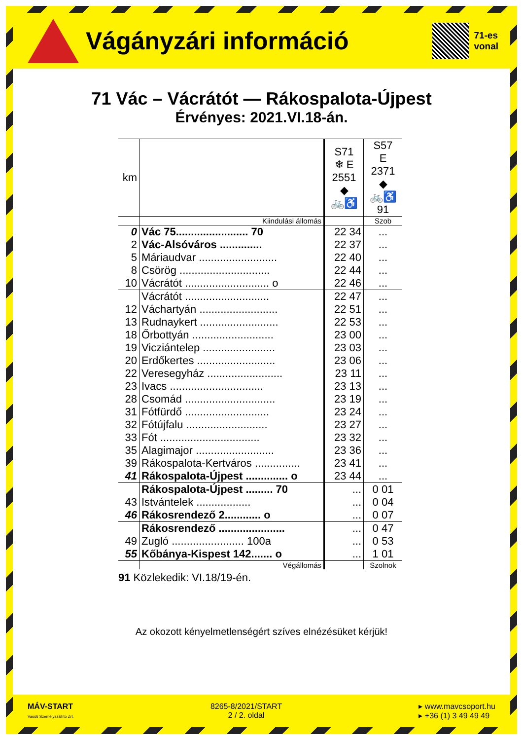Vágányzári információ
71-es
vonal
71 Vác – Vácrátót — Rákospalota-Újpest
Érvényes: 2021.VI.18-án.
| km | | S71 ❄ E 2551 ◆ 🚲♿ | S57 E 2371 ◆ 🚲♿ 91 |
| | Kiindulási állomás | | Szob |
| 0 | Vác 75........................ 70 | 22 34 | ... |
| 2 | Vác-Alsóváros .............. | 22 37 | ... |
| 5 | Máriaudvar .......................... | 22 40 | ... |
| 8 | Csörög .............................. | 22 44 | ... |
| 10 | Vácrátót ............................ o | 22 46 | ... |
| | Vácrátót ............................ | 22 47 | ... |
| 12 | Váchartyán .......................... | 22 51 | ... |
| 13 | Rudnaykert .......................... | 22 53 | ... |
| 18 | Őrbottyán ........................... | 23 00 | ... |
| 19 | Vicziántelep ........................ | 23 03 | ... |
| 20 | Erdőkertes .......................... | 23 06 | ... |
| 22 | Veresegyház ......................... | 23 11 | ... |
| 23 | Ivacs ............................... | 23 13 | ... |
| 28 | Csomád .............................. | 23 19 | ... |
| 31 | Fótfürdő ............................ | 23 24 | ... |
| 32 | Fótújfalu ........................... | 23 27 | ... |
| 33 | Fót ................................. | 23 32 | ... |
| 35 | Alagimajor .......................... | 23 36 | ... |
| 39 | Rákospalota-Kertváros ............... | 23 41 | ... |
| 41 | Rákospalota-Újpest .............. o | 23 44 | ... |
| | Rákospalota-Újpest ......... 70 | ... | 0 01 |
| 43 | Istvántelek .................. | ... | 0 04 |
| 46 | Rákosrendező 2............ o | ... | 0 07 |
| | Rákosrendező ...................... | ... | 0 47 |
| 49 | Zugló ........................ 100a | ... | 0 53 |
| 55 | Kőbánya-Kispest 142....... o | ... | 1 01 |
| | Végállomás | | Szolnok |
91 Közlekedik: VI.18/19-én.
Az okozott kényelmetlenségért szíves elnézésüket kérjük!
MÁV-START
Vasúti Személyszállító Zrt.
8265-8/2021/START
2 / 2. oldal
▸ www.mavcsoport.hu
▸ +36 (1) 3 49 49 49